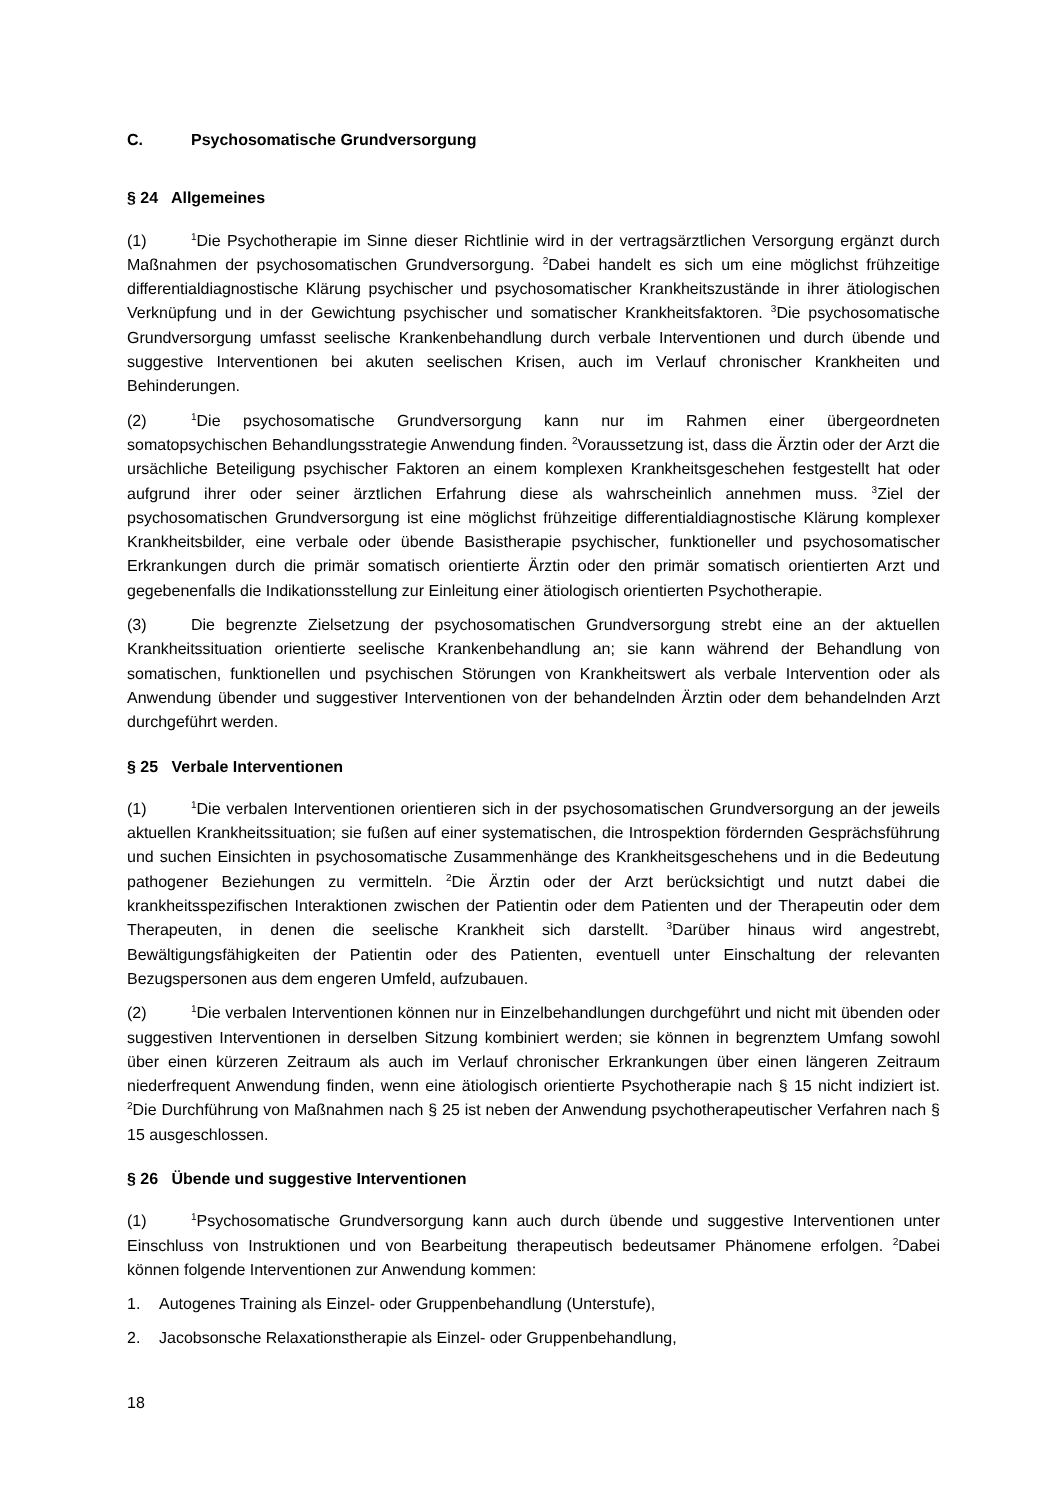C. Psychosomatische Grundversorgung
§ 24 Allgemeines
(1)<sup>1</sup>Die Psychotherapie im Sinne dieser Richtlinie wird in der vertragsärztlichen Versorgung ergänzt durch Maßnahmen der psychosomatischen Grundversorgung. <sup>2</sup>Dabei handelt es sich um eine möglichst frühzeitige differentialdiagnostische Klärung psychischer und psychosomatischer Krankheitszustände in ihrer ätiologischen Verknüpfung und in der Gewichtung psychischer und somatischer Krankheitsfaktoren. <sup>3</sup>Die psychosomatische Grundversorgung umfasst seelische Krankenbehandlung durch verbale Interventionen und durch übende und suggestive Interventionen bei akuten seelischen Krisen, auch im Verlauf chronischer Krankheiten und Behinderungen.
(2)<sup>1</sup>Die psychosomatische Grundversorgung kann nur im Rahmen einer übergeordneten somatopsychischen Behandlungsstrategie Anwendung finden. <sup>2</sup>Voraussetzung ist, dass die Ärztin oder der Arzt die ursächliche Beteiligung psychischer Faktoren an einem komplexen Krankheitsgeschehen festgestellt hat oder aufgrund ihrer oder seiner ärztlichen Erfahrung diese als wahrscheinlich annehmen muss. <sup>3</sup>Ziel der psychosomatischen Grundversorgung ist eine möglichst frühzeitige differentialdiagnostische Klärung komplexer Krankheitsbilder, eine verbale oder übende Basistherapie psychischer, funktioneller und psychosomatischer Erkrankungen durch die primär somatisch orientierte Ärztin oder den primär somatisch orientierten Arzt und gegebenenfalls die Indikationsstellung zur Einleitung einer ätiologisch orientierten Psychotherapie.
(3) Die begrenzte Zielsetzung der psychosomatischen Grundversorgung strebt eine an der aktuellen Krankheitssituation orientierte seelische Krankenbehandlung an; sie kann während der Behandlung von somatischen, funktionellen und psychischen Störungen von Krankheitswert als verbale Intervention oder als Anwendung übender und suggestiver Interventionen von der behandelnden Ärztin oder dem behandelnden Arzt durchgeführt werden.
§ 25 Verbale Interventionen
(1)<sup>1</sup>Die verbalen Interventionen orientieren sich in der psychosomatischen Grundversorgung an der jeweils aktuellen Krankheitssituation; sie fußen auf einer systematischen, die Introspektion fördernden Gesprächsführung und suchen Einsichten in psychosomatische Zusammenhänge des Krankheitsgeschehens und in die Bedeutung pathogener Beziehungen zu vermitteln. <sup>2</sup>Die Ärztin oder der Arzt berücksichtigt und nutzt dabei die krankheitsspezifischen Interaktionen zwischen der Patientin oder dem Patienten und der Therapeutin oder dem Therapeuten, in denen die seelische Krankheit sich darstellt. <sup>3</sup>Darüber hinaus wird angestrebt, Bewältigungsfähigkeiten der Patientin oder des Patienten, eventuell unter Einschaltung der relevanten Bezugspersonen aus dem engeren Umfeld, aufzubauen.
(2)<sup>1</sup>Die verbalen Interventionen können nur in Einzelbehandlungen durchgeführt und nicht mit übenden oder suggestiven Interventionen in derselben Sitzung kombiniert werden; sie können in begrenztem Umfang sowohl über einen kürzeren Zeitraum als auch im Verlauf chronischer Erkrankungen über einen längeren Zeitraum niederfrequent Anwendung finden, wenn eine ätiologisch orientierte Psychotherapie nach § 15 nicht indiziert ist. <sup>2</sup>Die Durchführung von Maßnahmen nach § 25 ist neben der Anwendung psychotherapeutischer Verfahren nach § 15 ausgeschlossen.
§ 26 Übende und suggestive Interventionen
(1)<sup>1</sup>Psychosomatische Grundversorgung kann auch durch übende und suggestive Interventionen unter Einschluss von Instruktionen und von Bearbeitung therapeutisch bedeutsamer Phänomene erfolgen. <sup>2</sup>Dabei können folgende Interventionen zur Anwendung kommen:
1. Autogenes Training als Einzel- oder Gruppenbehandlung (Unterstufe),
2. Jacobsonsche Relaxationstherapie als Einzel- oder Gruppenbehandlung,
18